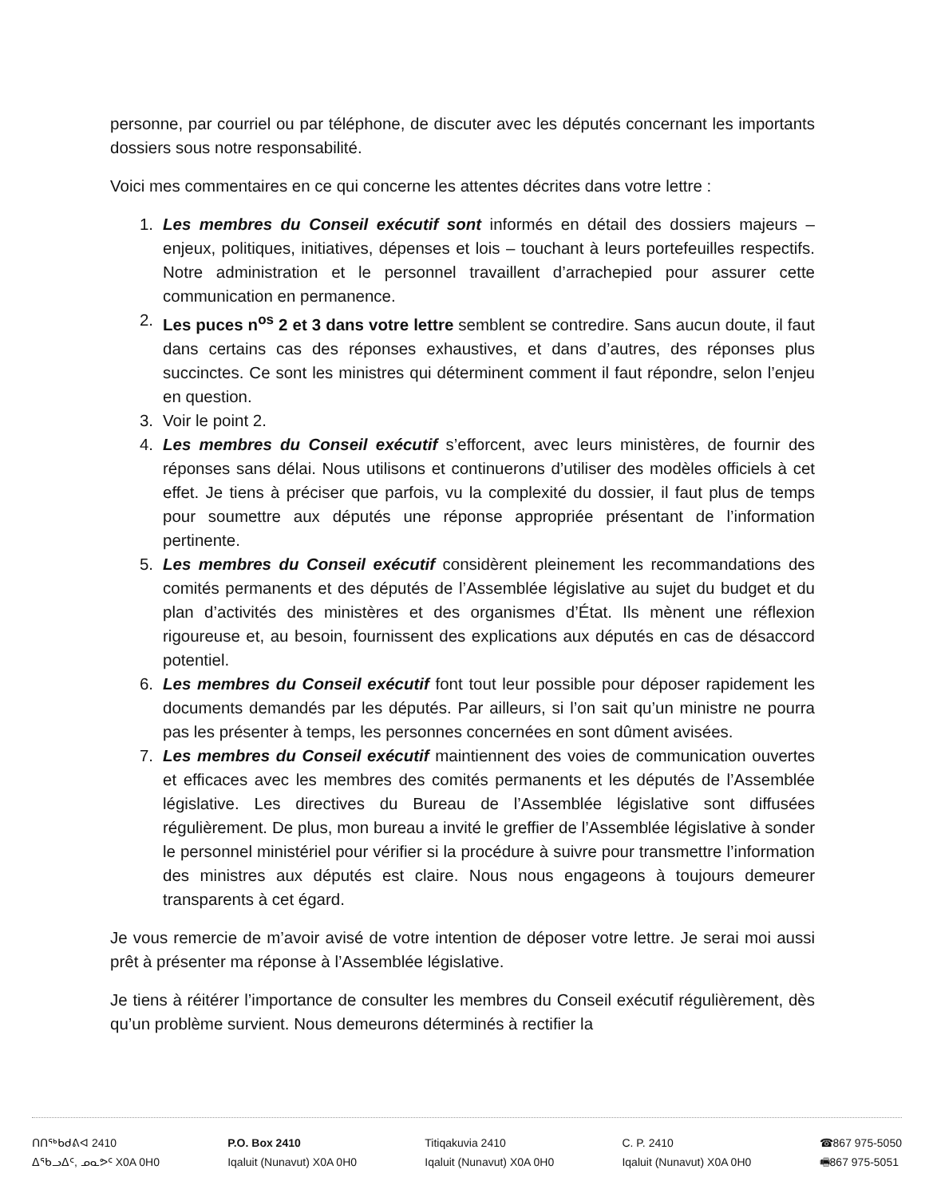personne, par courriel ou par téléphone, de discuter avec les députés concernant les importants dossiers sous notre responsabilité.
Voici mes commentaires en ce qui concerne les attentes décrites dans votre lettre :
1. Les membres du Conseil exécutif sont informés en détail des dossiers majeurs – enjeux, politiques, initiatives, dépenses et lois – touchant à leurs portefeuilles respectifs. Notre administration et le personnel travaillent d’arrachepied pour assurer cette communication en permanence.
2. Les puces n<sup>os</sup> 2 et 3 dans votre lettre semblent se contredire. Sans aucun doute, il faut dans certains cas des réponses exhaustives, et dans d’autres, des réponses plus succinctes. Ce sont les ministres qui déterminent comment il faut répondre, selon l’enjeu en question.
3. Voir le point 2.
4. Les membres du Conseil exécutif s’efforcent, avec leurs ministères, de fournir des réponses sans délai. Nous utilisons et continuerons d’utiliser des modèles officiels à cet effet. Je tiens à préciser que parfois, vu la complexité du dossier, il faut plus de temps pour soumettre aux députés une réponse appropriée présentant de l’information pertinente.
5. Les membres du Conseil exécutif considèrent pleinement les recommandations des comités permanents et des députés de l’Assemblée législative au sujet du budget et du plan d’activités des ministères et des organismes d’État. Ils mènent une réflexion rigoureuse et, au besoin, fournissent des explications aux députés en cas de désaccord potentiel.
6. Les membres du Conseil exécutif font tout leur possible pour déposer rapidement les documents demandés par les députés. Par ailleurs, si l’on sait qu’un ministre ne pourra pas les présenter à temps, les personnes concernées en sont dûment avisées.
7. Les membres du Conseil exécutif maintiennent des voies de communication ouvertes et efficaces avec les membres des comités permanents et les députés de l’Assemblée législative. Les directives du Bureau de l’Assemblée législative sont diffusées régulièrement. De plus, mon bureau a invité le greffier de l’Assemblée législative à sonder le personnel ministériel pour vérifier si la procédure à suivre pour transmettre l’information des ministres aux députés est claire. Nous nous engageons à toujours demeurer transparents à cet égard.
Je vous remercie de m’avoir avisé de votre intention de déposer votre lettre. Je serai moi aussi prêt à présenter ma réponse à l’Assemblée législative.
Je tiens à réitérer l’importance de consulter les membres du Conseil exécutif régulièrement, dès qu’un problème survient. Nous demeurons déterminés à rectifier la
ᑎᑎᖅᑲᑯᕕᐊ 2410
ᐃᖃᓗᐃᑦ, ᓄᓇᕗᑦ X0A 0H0
P.O. Box 2410
Iqaluit (Nunavut) X0A 0H0
Titiqakuvia 2410
Iqaluit (Nunavut) X0A 0H0
C. P. 2410
Iqaluit (Nunavut) X0A 0H0
☎867 975-5050
🖷867 975-5051